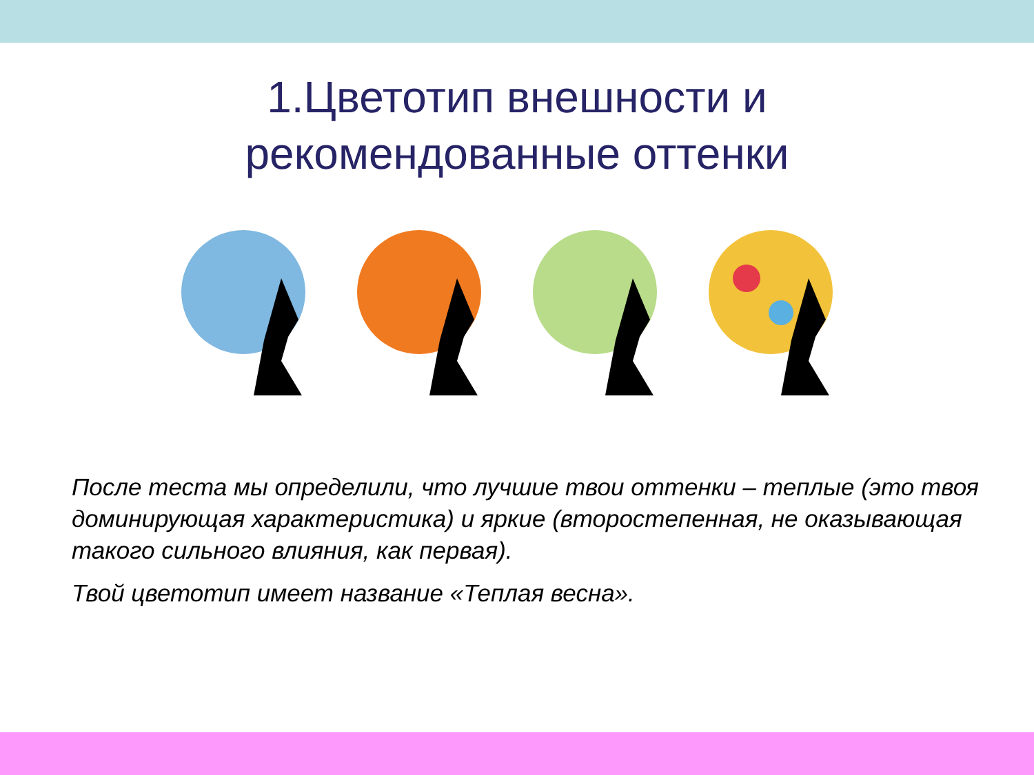1.Цветотип внешности и
рекомендованные оттенки
После теста мы определили, что лучшие твои оттенки – теплые (это твоя доминирующая характеристика) и яркие (второстепенная, не оказывающая такого сильного влияния, как первая).
Твой цветотип имеет название «Теплая весна».